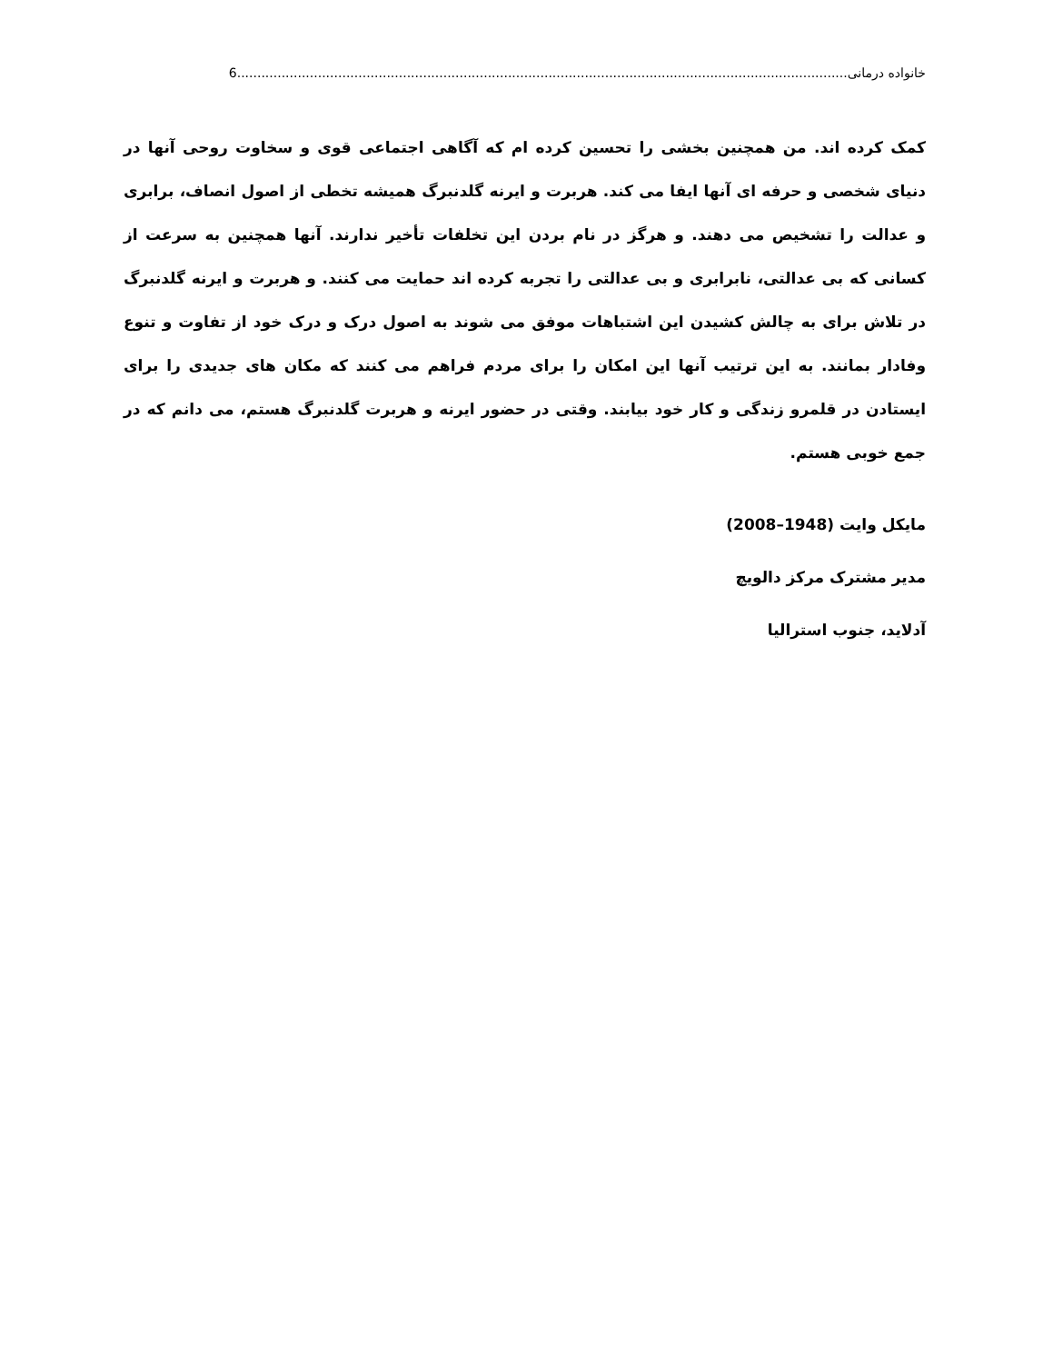خانواده درمانی 6.......................................................................................................................................................
کمک کرده اند. من همچنین بخشی را تحسین کرده ام که آگاهی اجتماعی قوی و سخاوت روحی آنها در دنیای شخصی و حرفه ای آنها ایفا می کند. هربرت و ایرنه گلدنبرگ همیشه تخطی از اصول انصاف، برابری و عدالت را تشخیص می دهند. و هرگز در نام بردن این تخلفات تأخیر ندارند. آنها همچنین به سرعت از کسانی که بی عدالتی، نابرابری و بی عدالتی را تجربه کرده اند حمایت می کنند. و هربرت و ایرنه گلدنبرگ در تلاش برای به چالش کشیدن این اشتباهات موفق می شوند به اصول درک و درک خود از تفاوت و تنوع وفادار بمانند. به این ترتیب آنها این امکان را برای مردم فراهم می کنند که مکان های جدیدی را برای ایستادن در قلمرو زندگی و کار خود بیابند. وقتی در حضور ایرنه و هربرت گلدنبرگ هستم، می دانم که در جمع خوبی هستم.
مایکل وایت (1948–2008)
مدیر مشترک مرکز دالویچ
آدلاید، جنوب استرالیا